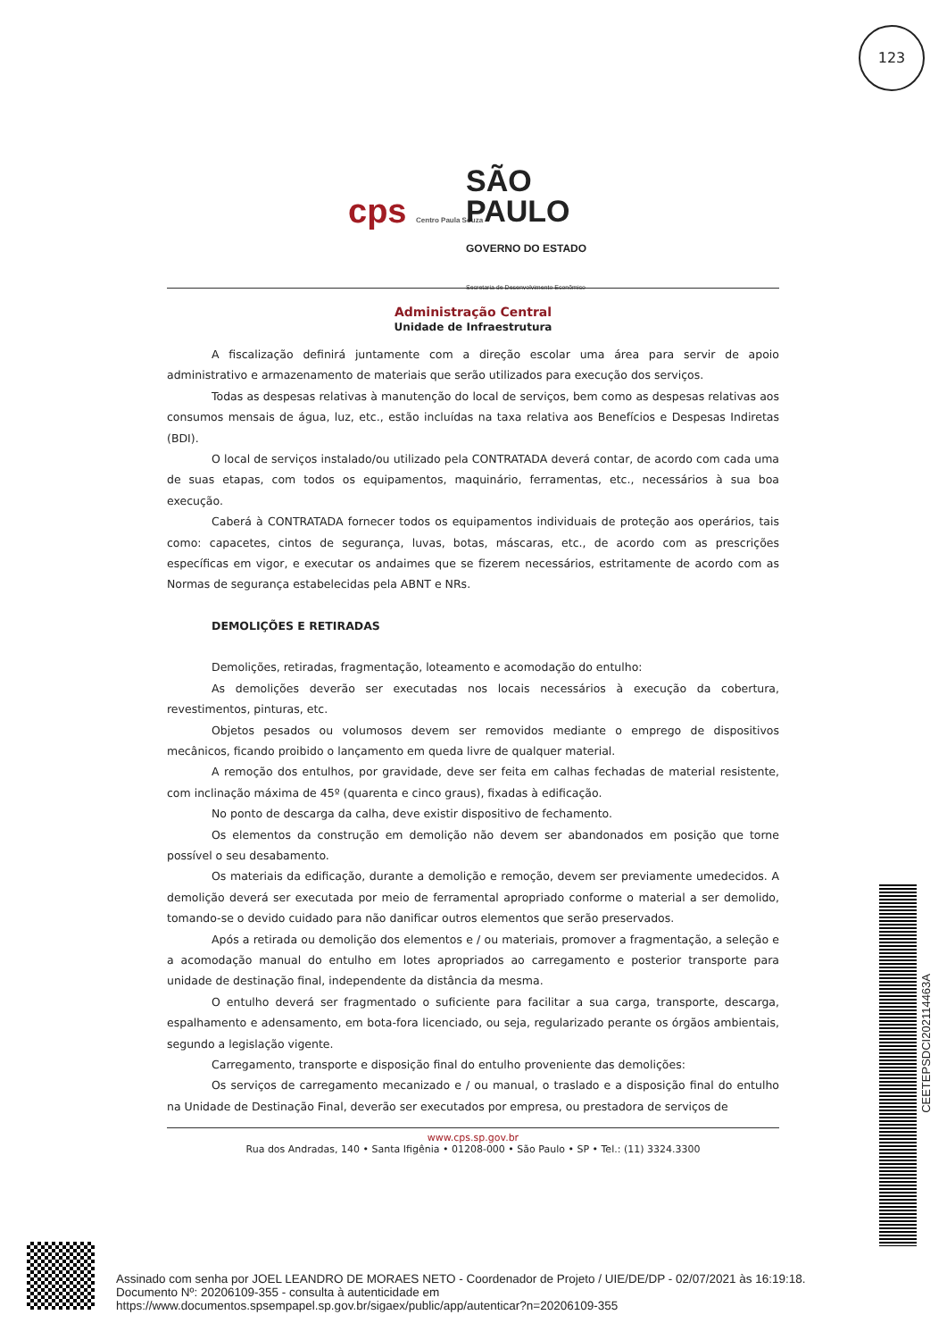123
cps Centro Paula Souza
SÃO
PAULO
GOVERNO DO ESTADO
Secretaria de Desenvolvimento Econômico
Administração Central
Unidade de Infraestrutura
A fiscalização definirá juntamente com a direção escolar uma área para servir de apoio administrativo e armazenamento de materiais que serão utilizados para execução dos serviços.
Todas as despesas relativas à manutenção do local de serviços, bem como as despesas relativas aos consumos mensais de água, luz, etc., estão incluídas na taxa relativa aos Benefícios e Despesas Indiretas (BDI).
O local de serviços instalado/ou utilizado pela CONTRATADA deverá contar, de acordo com cada uma de suas etapas, com todos os equipamentos, maquinário, ferramentas, etc., necessários à sua boa execução.
Caberá à CONTRATADA fornecer todos os equipamentos individuais de proteção aos operários, tais como: capacetes, cintos de segurança, luvas, botas, máscaras, etc., de acordo com as prescrições específicas em vigor, e executar os andaimes que se fizerem necessários, estritamente de acordo com as Normas de segurança estabelecidas pela ABNT e NRs.
DEMOLIÇÕES E RETIRADAS
Demolições, retiradas, fragmentação, loteamento e acomodação do entulho:
As demolições deverão ser executadas nos locais necessários à execução da cobertura, revestimentos, pinturas, etc.
Objetos pesados ou volumosos devem ser removidos mediante o emprego de dispositivos mecânicos, ficando proibido o lançamento em queda livre de qualquer material.
A remoção dos entulhos, por gravidade, deve ser feita em calhas fechadas de material resistente, com inclinação máxima de 45º (quarenta e cinco graus), fixadas à edificação.
No ponto de descarga da calha, deve existir dispositivo de fechamento.
Os elementos da construção em demolição não devem ser abandonados em posição que torne possível o seu desabamento.
Os materiais da edificação, durante a demolição e remoção, devem ser previamente umedecidos. A demolição deverá ser executada por meio de ferramental apropriado conforme o material a ser demolido, tomando-se o devido cuidado para não danificar outros elementos que serão preservados.
Após a retirada ou demolição dos elementos e / ou materiais, promover a fragmentação, a seleção e a acomodação manual do entulho em lotes apropriados ao carregamento e posterior transporte para unidade de destinação final, independente da distância da mesma.
O entulho deverá ser fragmentado o suficiente para facilitar a sua carga, transporte, descarga, espalhamento e adensamento, em bota-fora licenciado, ou seja, regularizado perante os órgãos ambientais, segundo a legislação vigente.
Carregamento, transporte e disposição final do entulho proveniente das demolições:
Os serviços de carregamento mecanizado e / ou manual, o traslado e a disposição final do entulho na Unidade de Destinação Final, deverão ser executados por empresa, ou prestadora de serviços de
www.cps.sp.gov.br
Rua dos Andradas, 140 • Santa Ifigênia • 01208-000 • São Paulo • SP • Tel.: (11) 3324.3300
CEETEPSDCI202114463A
Assinado com senha por JOEL LEANDRO DE MORAES NETO - Coordenador de Projeto / UIE/DE/DP - 02/07/2021 às 16:19:18.
Documento Nº: 20206109-355 - consulta à autenticidade em
https://www.documentos.spsempapel.sp.gov.br/sigaex/public/app/autenticar?n=20206109-355